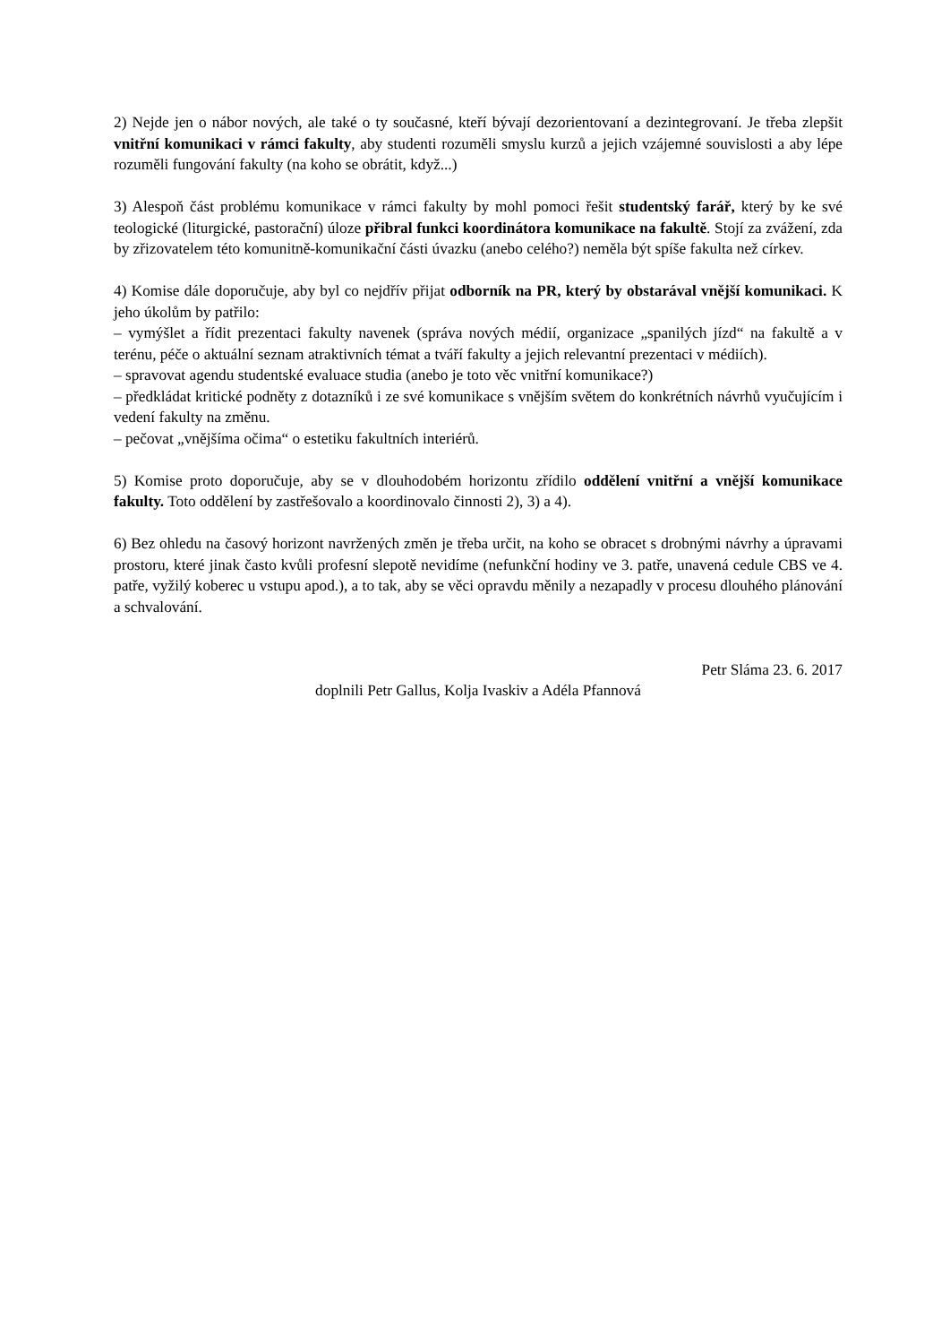2) Nejde jen o nábor nových, ale také o ty současné, kteří bývají dezorientovaní a dezintegrovaní. Je třeba zlepšit vnitřní komunikaci v rámci fakulty, aby studenti rozuměli smyslu kurzů a jejich vzájemné souvislosti a aby lépe rozuměli fungování fakulty (na koho se obrátit, když...)
3) Alespoň část problému komunikace v rámci fakulty by mohl pomoci řešit studentský farář, který by ke své teologické (liturgické, pastorační) úloze přibral funkci koordinátora komunikace na fakultě. Stojí za zvážení, zda by zřizovatelem této komunitně-komunikační části úvazku (anebo celého?) neměla být spíše fakulta než církev.
4) Komise dále doporučuje, aby byl co nejdřív přijat odborník na PR, který by obstarával vnější komunikaci. K jeho úkolům by patřilo:
– vymýšlet a řídit prezentaci fakulty navenek (správa nových médií, organizace „spanilých jízd“ na fakultě a v terénu, péče o aktuální seznam atraktivních témat a tváří fakulty a jejich relevantní prezentaci v médiích).
– spravovat agendu studentské evaluace studia (anebo je toto věc vnitřní komunikace?)
– předkládat kritické podněty z dotazníků i ze své komunikace s vnějším světem do konkrétních návrhů vyučujícím i vedení fakulty na změnu.
– pečovat „vnějšíma očima“ o estetiku fakultních interiérů.
5) Komise proto doporučuje, aby se v dlouhodobém horizontu zřídilo oddělení vnitřní a vnější komunikace fakulty. Toto oddělení by zastřešovalo a koordinovalo činnosti 2), 3) a 4).
6) Bez ohledu na časový horizont navržených změn je třeba určit, na koho se obracet s drobnými návrhy a úpravami prostoru, které jinak často kvůli profesní slepotě nevidíme (nefunkční hodiny ve 3. patře, unavená cedule CBS ve 4. patře, vyžilý koberec u vstupu apod.), a to tak, aby se věci opravdu měnily a nezapadly v procesu dlouhého plánování a schvalování.
Petr Sláma 23. 6. 2017
doplnili Petr Gallus, Kolja Ivaskiv a Adéla Pfannová